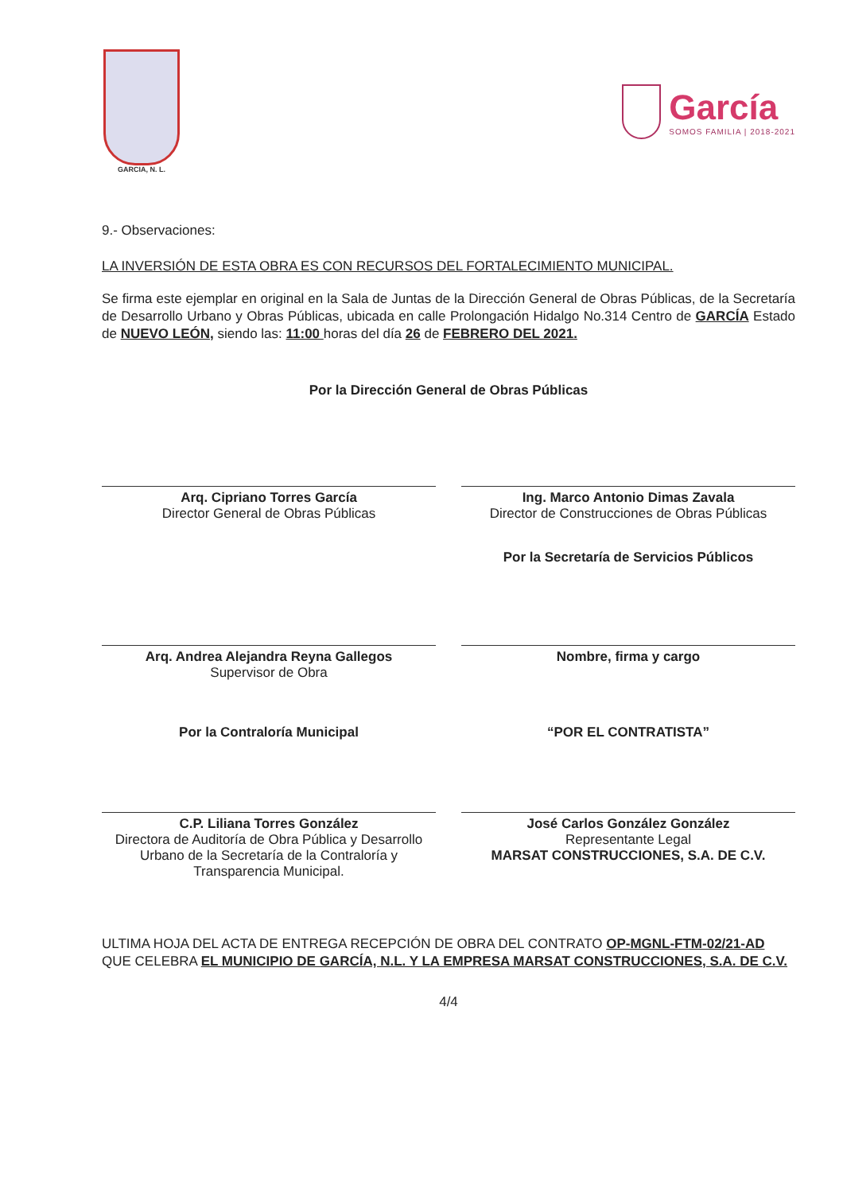GARCIA, N. L.
García
SOMOS FAMILIA | 2018-2021
9.- Observaciones:
LA INVERSIÓN DE ESTA OBRA ES CON RECURSOS DEL FORTALECIMIENTO MUNICIPAL.
Se firma este ejemplar en original en la Sala de Juntas de la Dirección General de Obras Públicas, de la Secretaría de Desarrollo Urbano y Obras Públicas, ubicada en calle Prolongación Hidalgo No.314 Centro de GARCÍA Estado de NUEVO LEÓN, siendo las: 11:00 horas del día 26 de FEBRERO DEL 2021.
Por la Dirección General de Obras Públicas
Arq. Cipriano Torres García
Director General de Obras Públicas
Ing. Marco Antonio Dimas Zavala
Director de Construcciones de Obras Públicas
Por la Secretaría de Servicios Públicos
Arq. Andrea Alejandra Reyna Gallegos
Supervisor de Obra
Nombre, firma y cargo
Por la Contraloría Municipal
C.P. Liliana Torres González
Directora de Auditoría de Obra Pública y Desarrollo Urbano de la Secretaría de la Contraloría y Transparencia Municipal.
“POR EL CONTRATISTA”
José Carlos González González
Representante Legal
MARSAT CONSTRUCCIONES, S.A. DE C.V.
ULTIMA HOJA DEL ACTA DE ENTREGA RECEPCIÓN DE OBRA DEL CONTRATO OP-MGNL-FTM-02/21-AD QUE CELEBRA EL MUNICIPIO DE GARCÍA, N.L. Y LA EMPRESA MARSAT CONSTRUCCIONES, S.A. DE C.V.
4/4